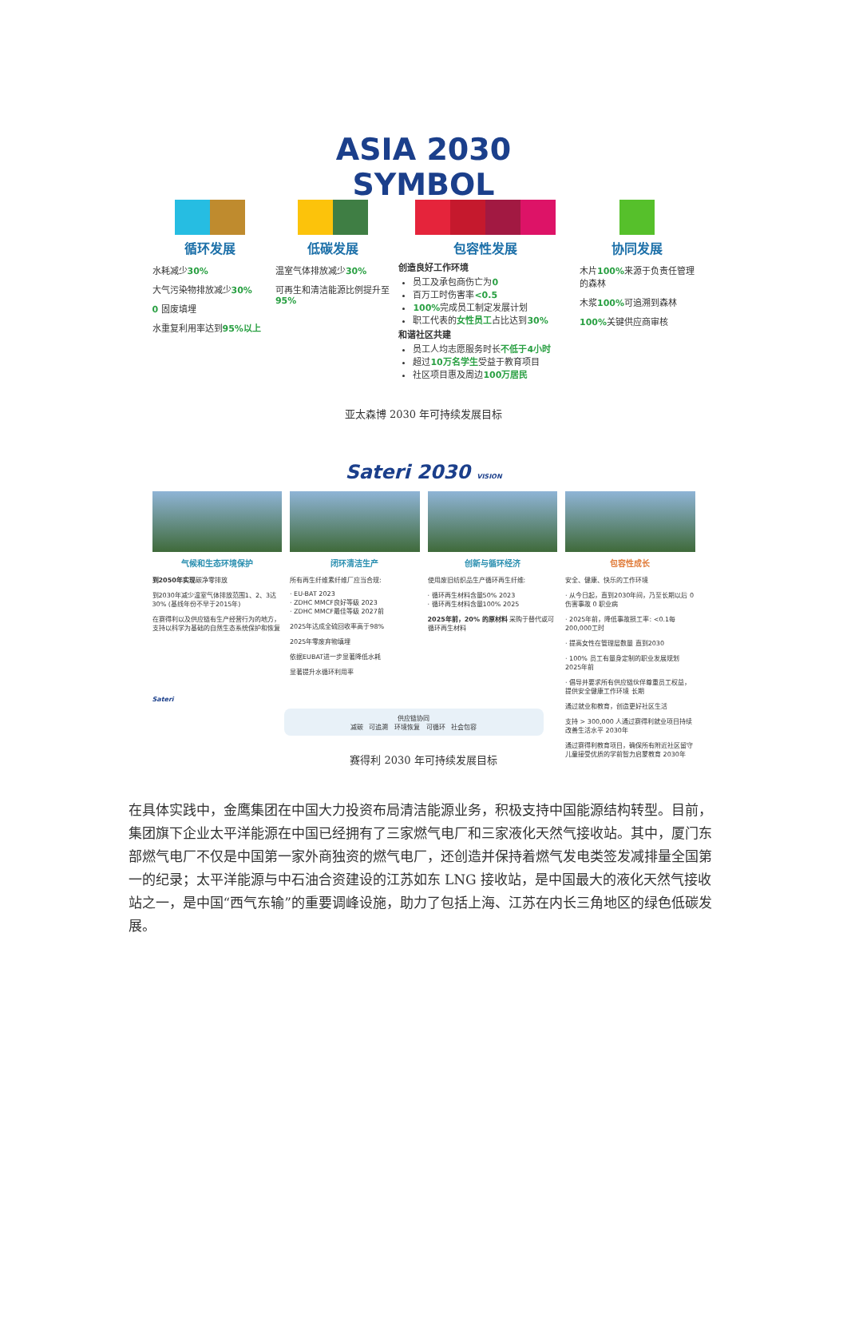ASIA 2030
SYMBOL
循环发展
水耗减少30%
大气污染物排放减少30%
0 固废填埋
水重复利用率达到95%以上
低碳发展
温室气体排放减少30%
可再生和清洁能源比例提升至95%
包容性发展
创造良好工作环境
员工及承包商伤亡为0
百万工时伤害率<0.5
100% 完成员工制定发展计划
职工代表的女性员工占比达到30%
和谐社区共建
员工人均志愿服务时长不低于4小时
超过10万名学生受益于教育项目
社区项目惠及周边100万居民
协同发展
木片100% 来源于负责任管理的森林
木浆100% 可追溯到森林
100% 关键供应商审核
亚太森博 2030 年可持续发展目标
Sateri 2030 VISION
气候和生态环境保护
到2050年实现碳净零排放
到2030年减少温室气体排放范围1、2、3达30% (基线年份不早于2015年)
在赛得利以及供应链有生产经营行为的地方，支持以科学为基础的自然生态系统保护和恢复
Sateri
闭环清洁生产
所有再生纤维素纤维厂应当合规:
· EU-BAT 2023
· ZDHC MMCF良好等级 2023
· ZDHC MMCF最佳等级 2027前
2025年达成全硫回收率高于98%
2025年零废弃物填埋
依据EUBAT进一步显著降低水耗
显著提升水循环利用率
创新与循环经济
使用废旧纺织品生产循环再生纤维:
· 循环再生材料含量50% 2023
· 循环再生材料含量100% 2025
2025年前，20% 的原材料 采购于替代或可循环再生材料
包容性成长
安全、健康、快乐的工作环境
· 从今日起，直到2030年间，乃至长期以后 0 伤害事故 0 职业病
· 2025年前，降低事故损工率: <0.1每200,000工时
· 提高女性在管理层数量 直到2030
· 100% 员工有量身定制的职业发展规划 2025年前
· 倡导并要求所有供应链伙伴尊重员工权益，提供安全健康工作环境 长期
通过就业和教育，创造更好社区生活
支持 > 300,000 人通过赛得利就业项目持续改善生活水平 2030年
通过赛得利教育项目，确保所有附近社区留守儿童接受优质的学前智力启蒙教育 2030年
供应链协同
减碳 可追溯 环境恢复 可循环 社会包容
赛得利 2030 年可持续发展目标
在具体实践中，金鹰集团在中国大力投资布局清洁能源业务，积极支持中国能源结构转型。目前，集团旗下企业太平洋能源在中国已经拥有了三家燃气电厂和三家液化天然气接收站。其中，厦门东部燃气电厂不仅是中国第一家外商独资的燃气电厂，还创造并保持着燃气发电类签发减排量全国第一的纪录；太平洋能源与中石油合资建设的江苏如东 LNG 接收站，是中国最大的液化天然气接收站之一，是中国“西气东输”的重要调峰设施，助力了包括上海、江苏在内长三角地区的绿色低碳发展。